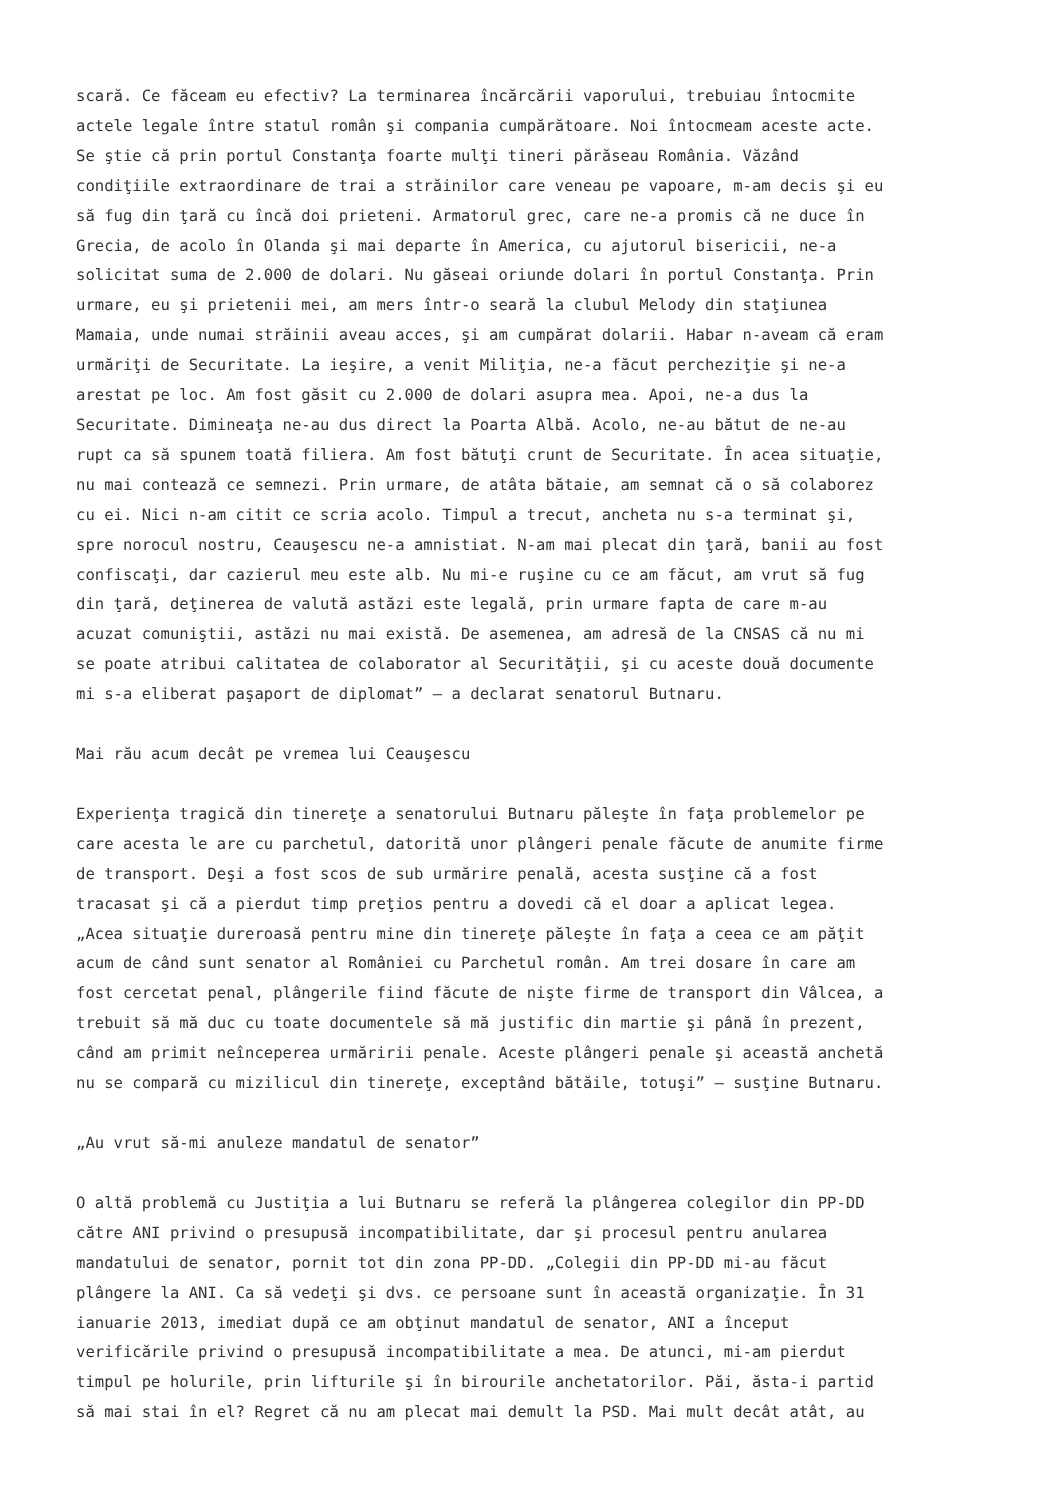scară. Ce făceam eu efectiv? La terminarea încărcării vaporului, trebuiau întocmite actele legale între statul român şi compania cumpărătoare. Noi întocmeam aceste acte. Se ştie că prin portul Constanţa foarte mulţi tineri părăseau România. Văzând condiţiile extraordinare de trai a străinilor care veneau pe vapoare, m-am decis şi eu să fug din ţară cu încă doi prieteni. Armatorul grec, care ne-a promis că ne duce în Grecia, de acolo în Olanda şi mai departe în America, cu ajutorul bisericii, ne-a solicitat suma de 2.000 de dolari. Nu găseai oriunde dolari în portul Constanţa. Prin urmare, eu şi prietenii mei, am mers într-o seară la clubul Melody din staţiunea Mamaia, unde numai străinii aveau acces, şi am cumpărat dolarii. Habar n-aveam că eram urmăriţi de Securitate. La ieşire, a venit Miliţia, ne-a făcut percheziţie şi ne-a arestat pe loc. Am fost găsit cu 2.000 de dolari asupra mea. Apoi, ne-a dus la Securitate. Dimineaţa ne-au dus direct la Poarta Albă. Acolo, ne-au bătut de ne-au rupt ca să spunem toată filiera. Am fost bătuţi crunt de Securitate. În acea situaţie, nu mai contează ce semnezi. Prin urmare, de atâta bătaie, am semnat că o să colaborez cu ei. Nici n-am citit ce scria acolo. Timpul a trecut, ancheta nu s-a terminat şi, spre norocul nostru, Ceauşescu ne-a amnistiat. N-am mai plecat din ţară, banii au fost confiscaţi, dar cazierul meu este alb. Nu mi-e ruşine cu ce am făcut, am vrut să fug din ţară, deţinerea de valută astăzi este legală, prin urmare fapta de care m-au acuzat comuniştii, astăzi nu mai există. De asemenea, am adresă de la CNSAS că nu mi se poate atribui calitatea de colaborator al Securităţii, şi cu aceste două documente mi s-a eliberat paşaport de diplomat” – a declarat senatorul Butnaru.
Mai rău acum decât pe vremea lui Ceauşescu
Experienţa tragică din tinereţe a senatorului Butnaru păleşte în faţa problemelor pe care acesta le are cu parchetul, datorită unor plângeri penale făcute de anumite firme de transport. Deşi a fost scos de sub urmărire penală, acesta susţine că a fost tracasat şi că a pierdut timp preţios pentru a dovedi că el doar a aplicat legea. „Acea situaţie dureroasă pentru mine din tinereţe păleşte în faţa a ceea ce am păţit acum de când sunt senator al României cu Parchetul român. Am trei dosare în care am fost cercetat penal, plângerile fiind făcute de nişte firme de transport din Vâlcea, a trebuit să mă duc cu toate documentele să mă justific din martie şi până în prezent, când am primit neînceperea urmăririi penale. Aceste plângeri penale şi această anchetă nu se compară cu mizilicul din tinereţe, exceptând bătăile, totuşi” – susţine Butnaru.
„Au vrut să-mi anuleze mandatul de senator”
O altă problemă cu Justiţia a lui Butnaru se referă la plângerea colegilor din PP-DD către ANI privind o presupusă incompatibilitate, dar şi procesul pentru anularea mandatului de senator, pornit tot din zona PP-DD. „Colegii din PP-DD mi-au făcut plângere la ANI. Ca să vedeţi şi dvs. ce persoane sunt în această organizaţie. În 31 ianuarie 2013, imediat după ce am obţinut mandatul de senator, ANI a început verificările privind o presupusă incompatibilitate a mea. De atunci, mi-am pierdut timpul pe holurile, prin lifturile şi în birourile anchetatorilor. Păi, ăsta-i partid să mai stai în el? Regret că nu am plecat mai demult la PSD. Mai mult decât atât, au